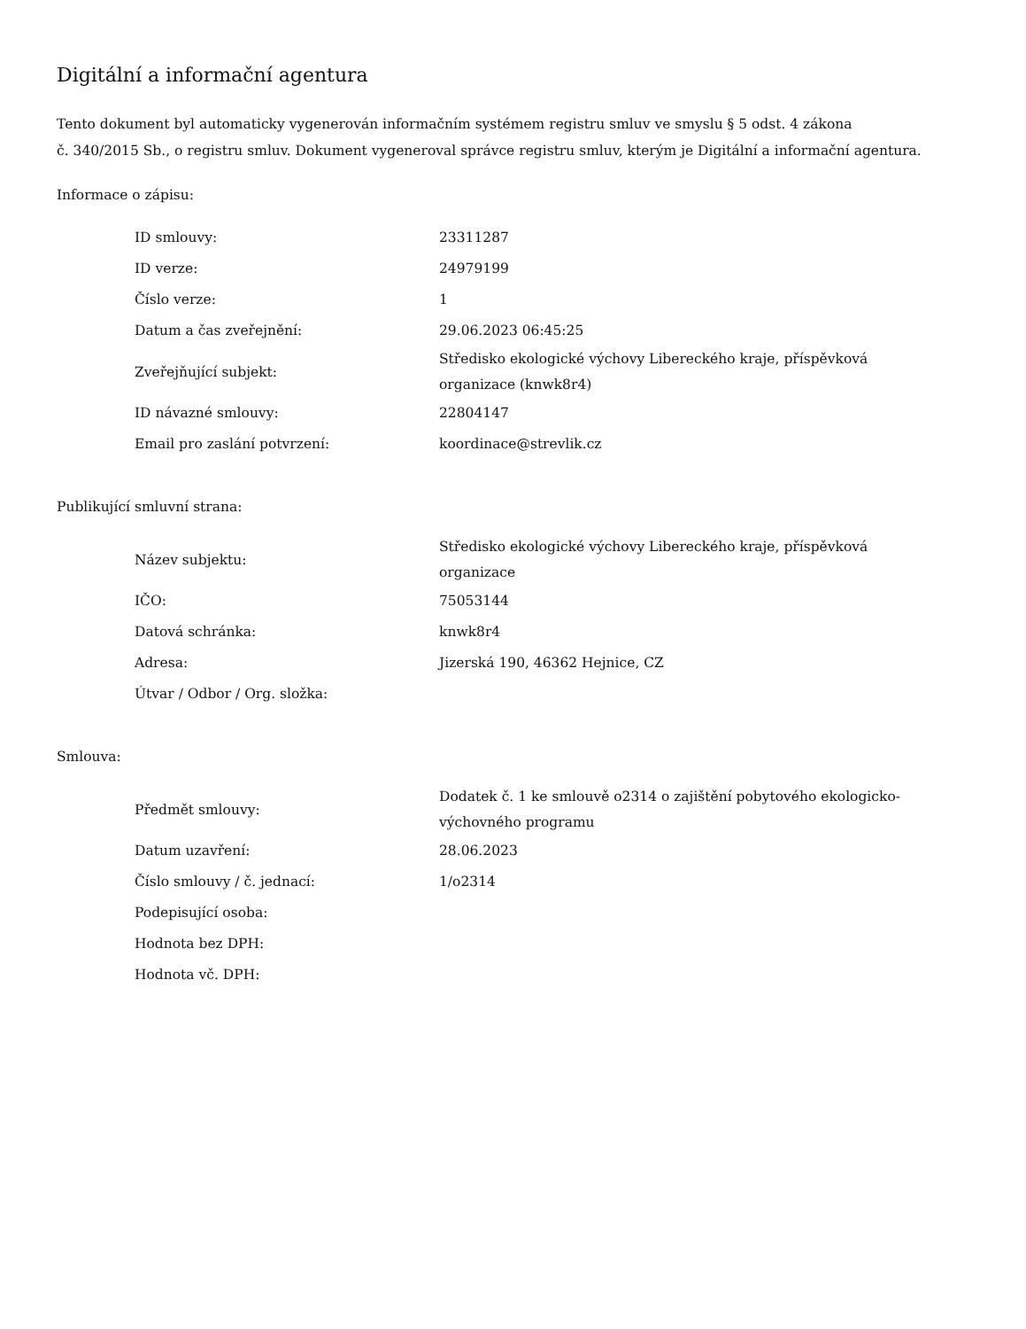Digitální a informační agentura
Tento dokument byl automaticky vygenerován informačním systémem registru smluv ve smyslu § 5 odst. 4 zákona
č. 340/2015 Sb., o registru smluv. Dokument vygeneroval správce registru smluv, kterým je Digitální a informační agentura.
Informace o zápisu:
| ID smlouvy: | 23311287 |
| ID verze: | 24979199 |
| Číslo verze: | 1 |
| Datum a čas zveřejnění: | 29.06.2023 06:45:25 |
| Zveřejňující subjekt: | Středisko ekologické výchovy Libereckého kraje, příspěvková organizace (knwk8r4) |
| ID návazné smlouvy: | 22804147 |
| Email pro zaslání potvrzení: | koordinace@strevlik.cz |
Publikující smluvní strana:
| Název subjektu: | Středisko ekologické výchovy Libereckého kraje, příspěvková organizace |
| IČO: | 75053144 |
| Datová schránka: | knwk8r4 |
| Adresa: | Jizerská 190, 46362 Hejnice, CZ |
| Útvar / Odbor / Org. složka: | |
Smlouva:
| Předmět smlouvy: | Dodatek č. 1 ke smlouvě o2314 o zajištění pobytového ekologicko-výchovného programu |
| Datum uzavření: | 28.06.2023 |
| Číslo smlouvy / č. jednací: | 1/o2314 |
| Podepisující osoba: | |
| Hodnota bez DPH: | |
| Hodnota vč. DPH: | |